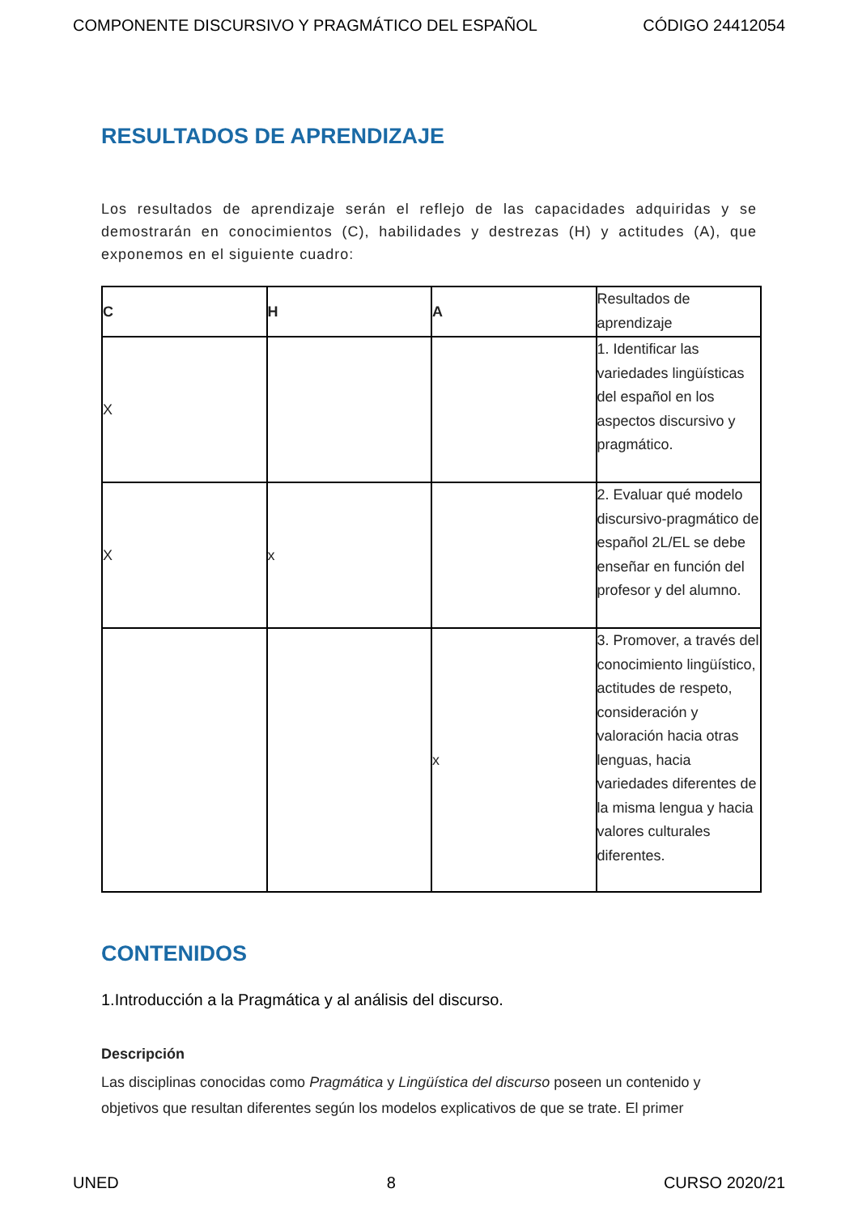COMPONENTE DISCURSIVO Y PRAGMÁTICO DEL ESPAÑOL CÓDIGO 24412054
RESULTADOS DE APRENDIZAJE
Los resultados de aprendizaje serán el reflejo de las capacidades adquiridas y se demostrarán en conocimientos (C), habilidades y destrezas (H) y actitudes (A), que exponemos en el siguiente cuadro:
| C | H | A | Resultados de aprendizaje |
| X | | | 1. Identificar las variedades lingüísticas del español en los aspectos discursivo y pragmático. |
| X | x | | 2. Evaluar qué modelo discursivo-pragmático de español 2L/EL se debe enseñar en función del profesor y del alumno. |
| | | x | 3. Promover, a través del conocimiento lingüístico, actitudes de respeto, consideración y valoración hacia otras lenguas, hacia variedades diferentes de la misma lengua y hacia valores culturales diferentes. |
CONTENIDOS
1.Introducción a la Pragmática y al análisis del discurso.
Descripción
Las disciplinas conocidas como Pragmática y Lingüística del discurso poseen un contenido y objetivos que resultan diferentes según los modelos explicativos de que se trate. El primer
UNED 8 CURSO 2020/21